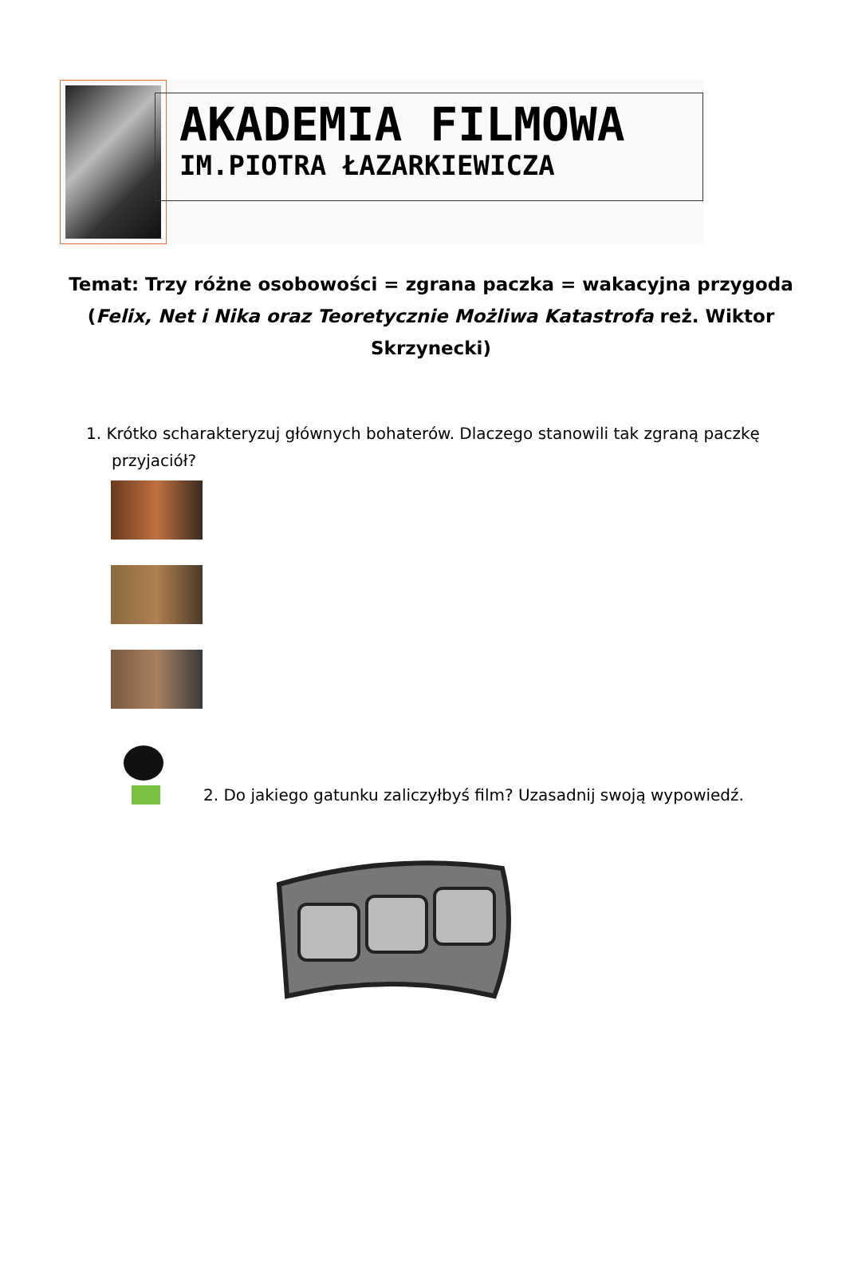AKADEMIA FILMOWA
IM.PIOTRA ŁAZARKIEWICZA
Temat: Trzy różne osobowości = zgrana paczka = wakacyjna przygoda (Felix, Net i Nika oraz Teoretycznie Możliwa Katastrofa reż. Wiktor Skrzynecki)
1. Krótko scharakteryzuj głównych bohaterów. Dlaczego stanowili tak zgraną paczkę
przyjaciół?
2. Do jakiego gatunku zaliczyłbyś film? Uzasadnij swoją wypowiedź.